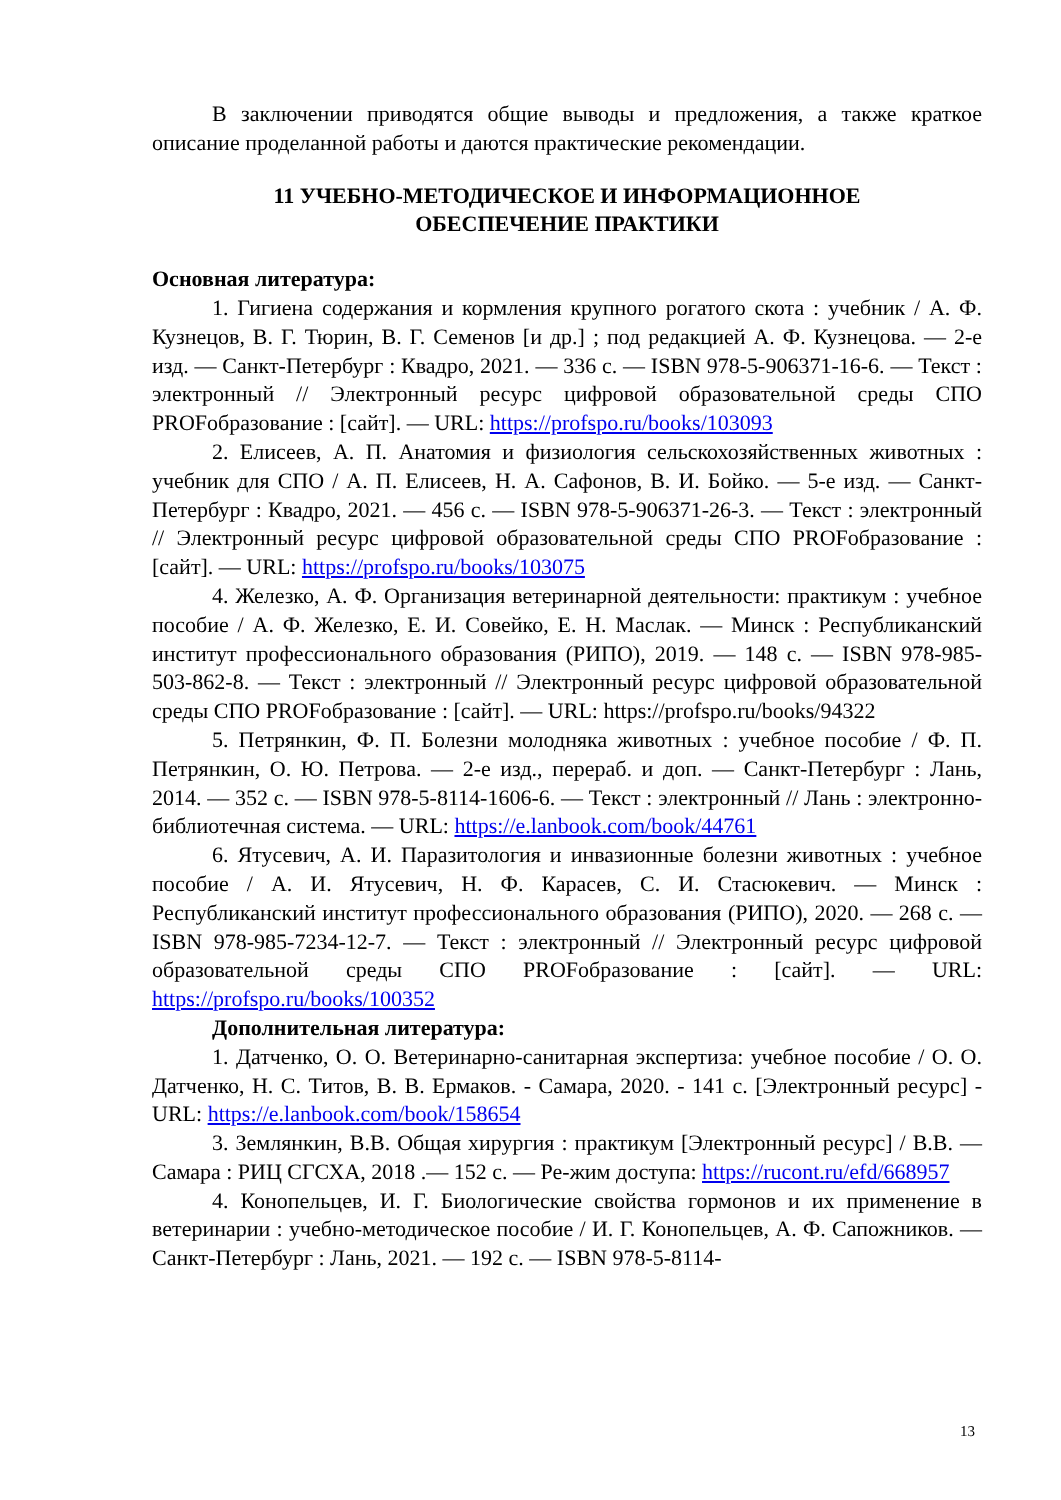В заключении приводятся общие выводы и предложения, а также краткое описание проделанной работы и даются практические рекомендации.
11 УЧЕБНО-МЕТОДИЧЕСКОЕ И ИНФОРМАЦИОННОЕ
ОБЕСПЕЧЕНИЕ ПРАКТИКИ
Основная литература:
1. Гигиена содержания и кормления крупного рогатого скота : учебник / А. Ф. Кузнецов, В. Г. Тюрин, В. Г. Семенов [и др.] ; под редакцией А. Ф. Кузнецова. — 2-е изд. — Санкт-Петербург : Квадро, 2021. — 336 с. — ISBN 978-5-906371-16-6. — Текст : электронный // Электронный ресурс цифровой образовательной среды СПО PROFобразование : [сайт]. — URL: https://profspo.ru/books/103093
2. Елисеев, А. П. Анатомия и физиология сельскохозяйственных животных : учебник для СПО / А. П. Елисеев, Н. А. Сафонов, В. И. Бойко. — 5-е изд. — Санкт-Петербург : Квадро, 2021. — 456 с. — ISBN 978-5-906371-26-3. — Текст : электронный // Электронный ресурс цифровой образовательной среды СПО PROFобразование : [сайт]. — URL: https://profspo.ru/books/103075
4. Железко, А. Ф. Организация ветеринарной деятельности: практикум : учебное пособие / А. Ф. Железко, Е. И. Совейко, Е. Н. Маслак. — Минск : Республиканский институт профессионального образования (РИПО), 2019. — 148 с. — ISBN 978-985-503-862-8. — Текст : электронный // Электронный ресурс цифровой образовательной среды СПО PROFобразование : [сайт]. — URL: https://profspo.ru/books/94322
5. Петрянкин, Ф. П. Болезни молодняка животных : учебное пособие / Ф. П. Петрянкин, О. Ю. Петрова. — 2-е изд., перераб. и доп. — Санкт-Петербург : Лань, 2014. — 352 с. — ISBN 978-5-8114-1606-6. — Текст : электронный // Лань : электронно-библиотечная система. — URL: https://e.lanbook.com/book/44761
6. Ятусевич, А. И. Паразитология и инвазионные болезни животных : учебное пособие / А. И. Ятусевич, Н. Ф. Карасев, С. И. Стасюкевич. — Минск : Республиканский институт профессионального образования (РИПО), 2020. — 268 с. — ISBN 978-985-7234-12-7. — Текст : электронный // Электронный ресурс цифровой образовательной среды СПО PROFобразование : [сайт]. — URL: https://profspo.ru/books/100352
Дополнительная литература:
1. Датченко, О. О. Ветеринарно-санитарная экспертиза: учебное пособие / О. О. Датченко, Н. С. Титов, В. В. Ермаков. - Самара, 2020. - 141 с. [Электронный ресурс] - URL: https://e.lanbook.com/book/158654
3. Землянкин, В.В. Общая хирургия : практикум [Электронный ресурс] / В.В. — Самара : РИЦ СГСХА, 2018 .— 152 с. — Ре-жим доступа: https://rucont.ru/efd/668957
4. Конопельцев, И. Г. Биологические свойства гормонов и их применение в ветеринарии : учебно-методическое пособие / И. Г. Конопельцев, А. Ф. Сапожников. — Санкт-Петербург : Лань, 2021. — 192 с. — ISBN 978-5-8114-
13